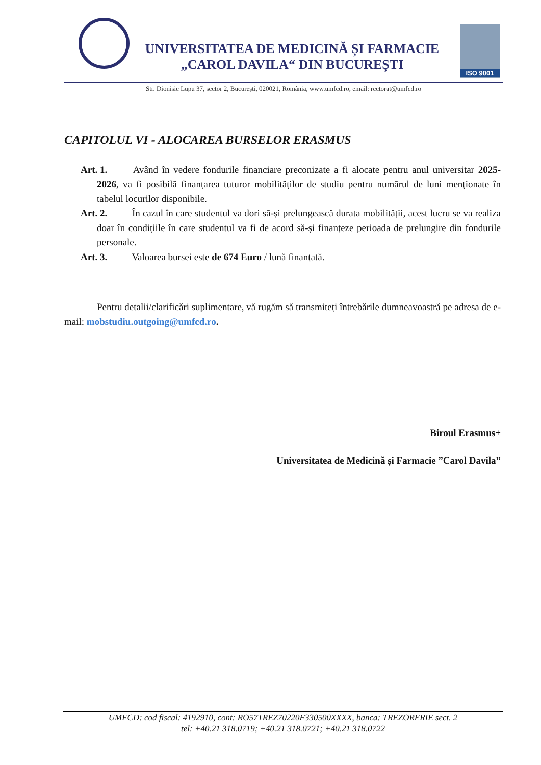UNIVERSITATEA DE MEDICINĂ ȘI FARMACIE
„CAROL DAVILA“ DIN BUCUREȘTI
ISO 9001
Str. Dionisie Lupu 37, sector 2, București, 020021, România, www.umfcd.ro, email: rectorat@umfcd.ro
CAPITOLUL VI - ALOCAREA BURSELOR ERASMUS
Art. 1. Având în vedere fondurile financiare preconizate a fi alocate pentru anul universitar 2025-2026, va fi posibilă finanțarea tuturor mobilităților de studiu pentru numărul de luni menționate în tabelul locurilor disponibile.
Art. 2. În cazul în care studentul va dori să-și prelungească durata mobilității, acest lucru se va realiza doar în condițiile în care studentul va fi de acord să-și finanțeze perioada de prelungire din fondurile personale.
Art. 3. Valoarea bursei este de 674 Euro / lună finanțată.
Pentru detalii/clarificări suplimentare, vă rugăm să transmiteți întrebările dumneavoastră pe adresa de e-mail: mobstudiu.outgoing@umfcd.ro.
Biroul Erasmus+
Universitatea de Medicină și Farmacie ”Carol Davila”
UMFCD: cod fiscal: 4192910, cont: RO57TREZ70220F330500XXXX, banca: TREZORERIE sect. 2
tel: +40.21 318.0719; +40.21 318.0721; +40.21 318.0722